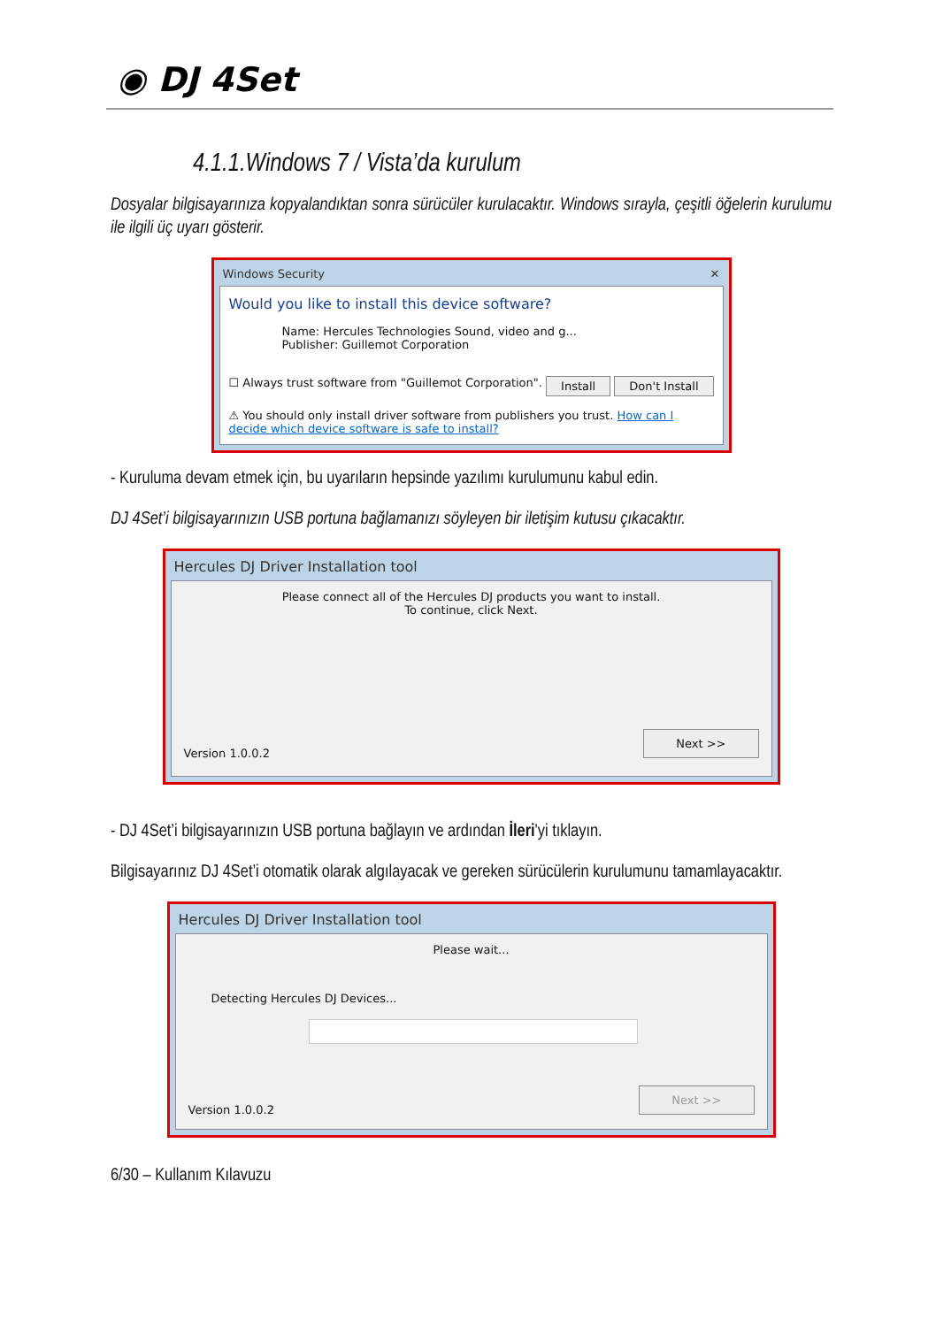◉ DJ 4Set
4.1.1.Windows 7 / Vista’da kurulum
Dosyalar bilgisayarınıza kopyalandıktan sonra sürücüler kurulacaktır. Windows sırayla, çeşitli öğelerin kurulumu ile ilgili üç uyarı gösterir.
Windows Security ✕
Would you like to install this device software?
Name: Hercules Technologies Sound, video and g...
Publisher: Guillemot Corporation
☐ Always trust software from "Guillemot Corporation". Install Don't Install
⚠ You should only install driver software from publishers you trust. How can I decide which device software is safe to install?
- Kuruluma devam etmek için, bu uyarıların hepsinde yazılımı kurulumunu kabul edin.
DJ 4Set’i bilgisayarınızın USB portuna bağlamanızı söyleyen bir iletişim kutusu çıkacaktır.
Hercules DJ Driver Installation tool
Please connect all of the Hercules DJ products you want to install.
To continue, click Next.
Version 1.0.0.2 Next >>
- DJ 4Set’i bilgisayarınızın USB portuna bağlayın ve ardından İleri'yi tıklayın.
Bilgisayarınız DJ 4Set’i otomatik olarak algılayacak ve gereken sürücülerin kurulumunu tamamlayacaktır.
Hercules DJ Driver Installation tool
Please wait...
Detecting Hercules DJ Devices...
Version 1.0.0.2 Next >>
6/30 – Kullanım Kılavuzu